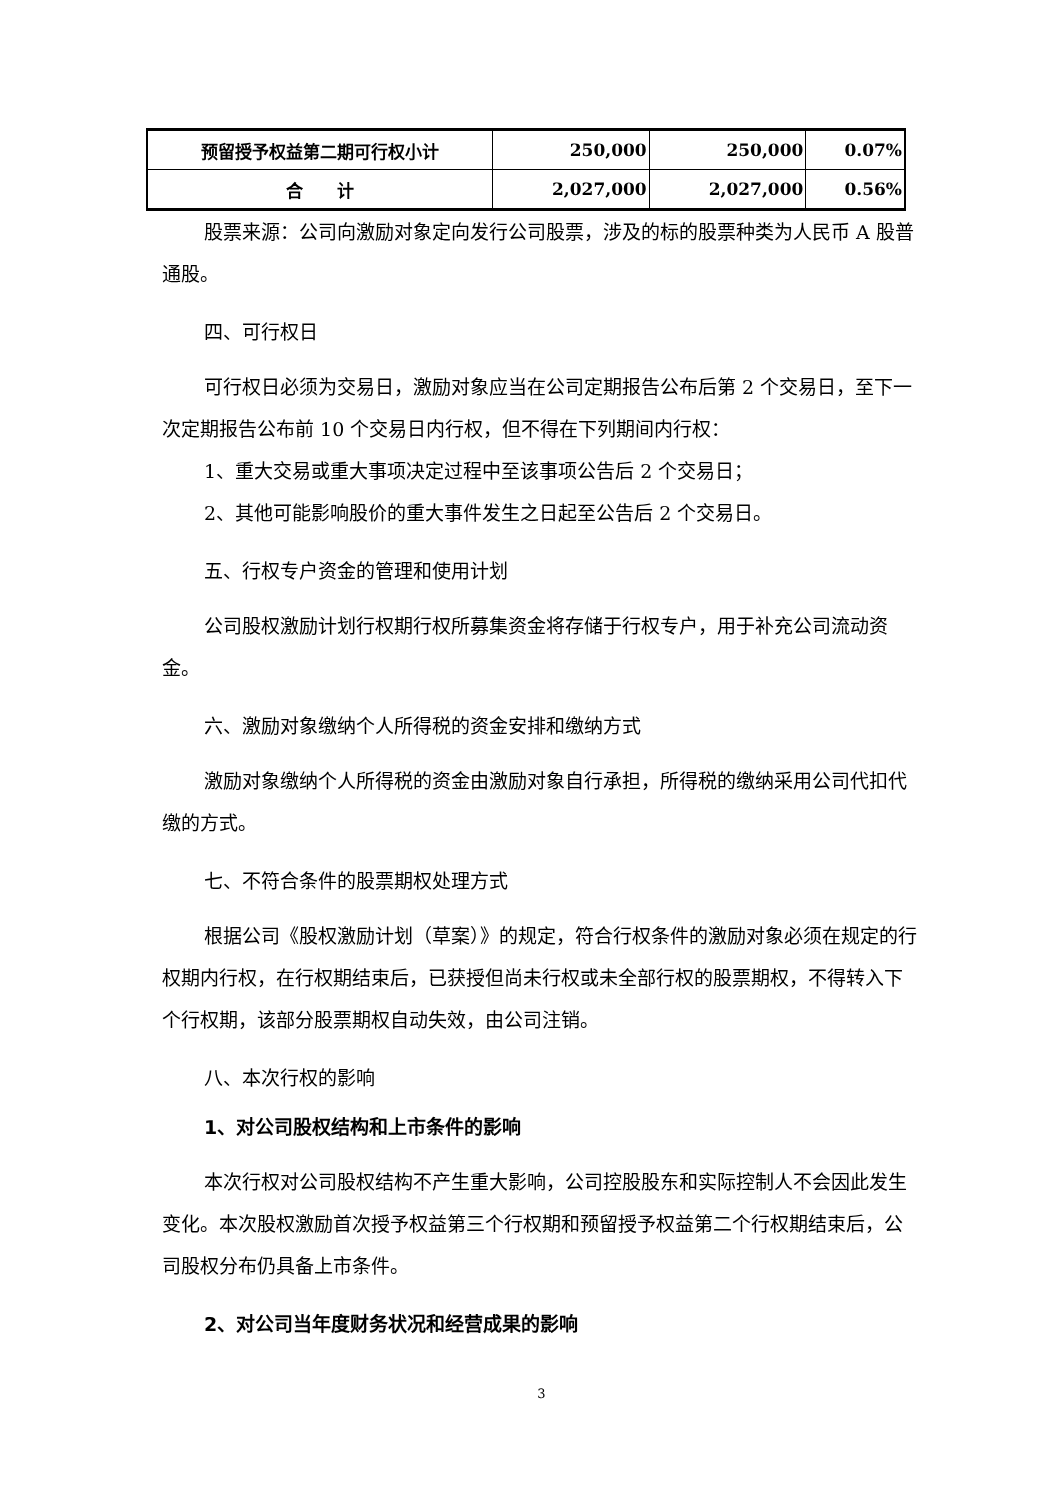| 预留授予权益第二期可行权小计 | 250,000 | 250,000 | 0.07% |
| 合 计 | 2,027,000 | 2,027,000 | 0.56% |
股票来源：公司向激励对象定向发行公司股票，涉及的标的股票种类为人民币 A 股普通股。
四、可行权日
可行权日必须为交易日，激励对象应当在公司定期报告公布后第 2 个交易日，至下一次定期报告公布前 10 个交易日内行权，但不得在下列期间内行权：
1、重大交易或重大事项决定过程中至该事项公告后 2 个交易日；
2、其他可能影响股价的重大事件发生之日起至公告后 2 个交易日。
五、行权专户资金的管理和使用计划
公司股权激励计划行权期行权所募集资金将存储于行权专户，用于补充公司流动资金。
六、激励对象缴纳个人所得税的资金安排和缴纳方式
激励对象缴纳个人所得税的资金由激励对象自行承担，所得税的缴纳采用公司代扣代缴的方式。
七、不符合条件的股票期权处理方式
根据公司《股权激励计划（草案）》的规定，符合行权条件的激励对象必须在规定的行权期内行权，在行权期结束后，已获授但尚未行权或未全部行权的股票期权，不得转入下个行权期，该部分股票期权自动失效，由公司注销。
八、本次行权的影响
1、对公司股权结构和上市条件的影响
本次行权对公司股权结构不产生重大影响，公司控股股东和实际控制人不会因此发生变化。本次股权激励首次授予权益第三个行权期和预留授予权益第二个行权期结束后，公司股权分布仍具备上市条件。
2、对公司当年度财务状况和经营成果的影响
3